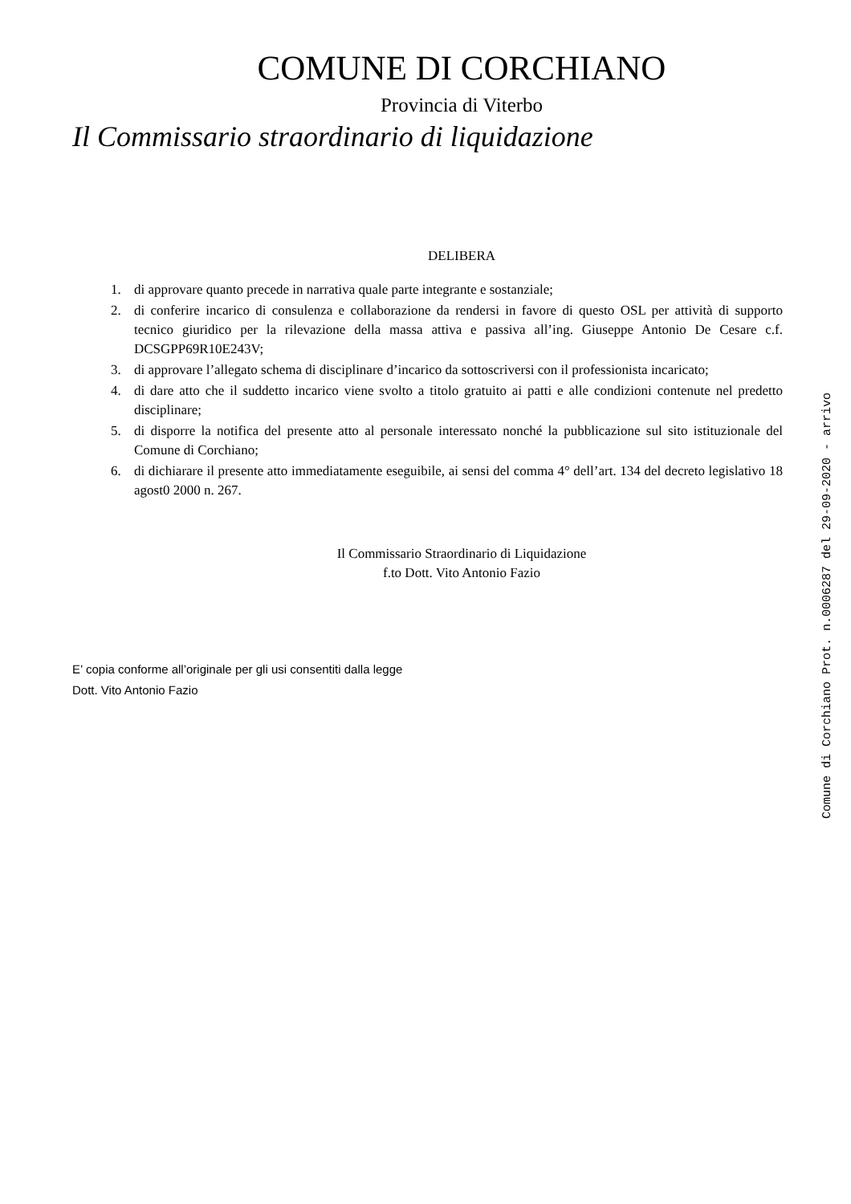COMUNE DI CORCHIANO
Provincia di Viterbo
Il Commissario straordinario di liquidazione
DELIBERA
1. di approvare quanto precede in narrativa quale parte integrante e sostanziale;
2. di conferire incarico di consulenza e collaborazione da rendersi in favore di questo OSL per attività di supporto tecnico giuridico per la rilevazione della massa attiva e passiva all’ing. Giuseppe Antonio De Cesare c.f. DCSGPP69R10E243V;
3. di approvare l’allegato schema di disciplinare d’incarico da sottoscriversi con il professionista incaricato;
4. di dare atto che il suddetto incarico viene svolto a titolo gratuito ai patti e alle condizioni contenute nel predetto disciplinare;
5. di disporre la notifica del presente atto al personale interessato nonché la pubblicazione sul sito istituzionale del Comune di Corchiano;
6. di dichiarare il presente atto immediatamente eseguibile, ai sensi del comma 4° dell’art. 134 del decreto legislativo 18 agost0 2000 n. 267.
Il Commissario Straordinario di Liquidazione
f.to Dott. Vito Antonio Fazio
E’ copia conforme all’originale per gli usi consentiti dalla legge
Dott. Vito Antonio Fazio
Comune di Corchiano Prot. n.0006287 del 29-09-2020 - arrivo